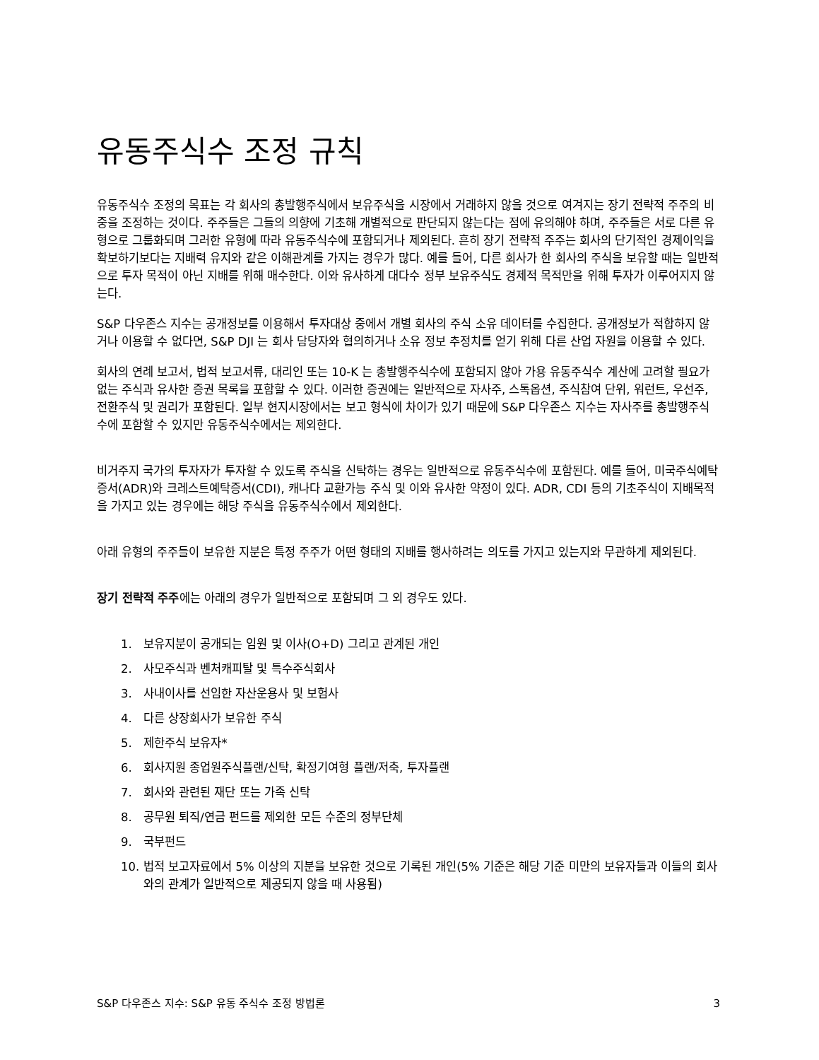유동주식수 조정 규칙
유동주식수 조정의 목표는 각 회사의 총발행주식에서 보유주식을 시장에서 거래하지 않을 것으로 여겨지는 장기 전략적 주주의 비중을 조정하는 것이다. 주주들은 그들의 의향에 기초해 개별적으로 판단되지 않는다는 점에 유의해야 하며, 주주들은 서로 다른 유형으로 그룹화되며 그러한 유형에 따라 유동주식수에 포함되거나 제외된다. 흔히 장기 전략적 주주는 회사의 단기적인 경제이익을 확보하기보다는 지배력 유지와 같은 이해관계를 가지는 경우가 많다. 예를 들어, 다른 회사가 한 회사의 주식을 보유할 때는 일반적으로 투자 목적이 아닌 지배를 위해 매수한다. 이와 유사하게 대다수 정부 보유주식도 경제적 목적만을 위해 투자가 이루어지지 않는다.
S&P 다우존스 지수는 공개정보를 이용해서 투자대상 중에서 개별 회사의 주식 소유 데이터를 수집한다. 공개정보가 적합하지 않거나 이용할 수 없다면, S&P DJI 는 회사 담당자와 협의하거나 소유 정보 추정치를 얻기 위해 다른 산업 자원을 이용할 수 있다.
회사의 연례 보고서, 법적 보고서류, 대리인 또는 10-K 는 총발행주식수에 포함되지 않아 가용 유동주식수 계산에 고려할 필요가 없는 주식과 유사한 증권 목록을 포함할 수 있다. 이러한 증권에는 일반적으로 자사주, 스톡옵션, 주식참여 단위, 워런트, 우선주, 전환주식 및 권리가 포함된다. 일부 현지시장에서는 보고 형식에 차이가 있기 때문에 S&P 다우존스 지수는 자사주를 총발행주식수에 포함할 수 있지만 유동주식수에서는 제외한다.
비거주지 국가의 투자자가 투자할 수 있도록 주식을 신탁하는 경우는 일반적으로 유동주식수에 포함된다. 예를 들어, 미국주식예탁증서(ADR)와 크레스트예탁증서(CDI), 캐나다 교환가능 주식 및 이와 유사한 약정이 있다. ADR, CDI 등의 기초주식이 지배목적을 가지고 있는 경우에는 해당 주식을 유동주식수에서 제외한다.
아래 유형의 주주들이 보유한 지분은 특정 주주가 어떤 형태의 지배를 행사하려는 의도를 가지고 있는지와 무관하게 제외된다.
장기 전략적 주주에는 아래의 경우가 일반적으로 포함되며 그 외 경우도 있다.
1. 보유지분이 공개되는 임원 및 이사(O+D) 그리고 관계된 개인
2. 사모주식과 벤처캐피탈 및 특수주식회사
3. 사내이사를 선임한 자산운용사 및 보험사
4. 다른 상장회사가 보유한 주식
5. 제한주식 보유자*
6. 회사지원 종업원주식플랜/신탁, 확정기여형 플랜/저축, 투자플랜
7. 회사와 관련된 재단 또는 가족 신탁
8. 공무원 퇴직/연금 펀드를 제외한 모든 수준의 정부단체
9. 국부펀드
10. 법적 보고자료에서 5% 이상의 지분을 보유한 것으로 기록된 개인(5% 기준은 해당 기준 미만의 보유자들과 이들의 회사와의 관계가 일반적으로 제공되지 않을 때 사용됨)
S&P 다우존스 지수: S&P 유동 주식수 조정 방법론 3